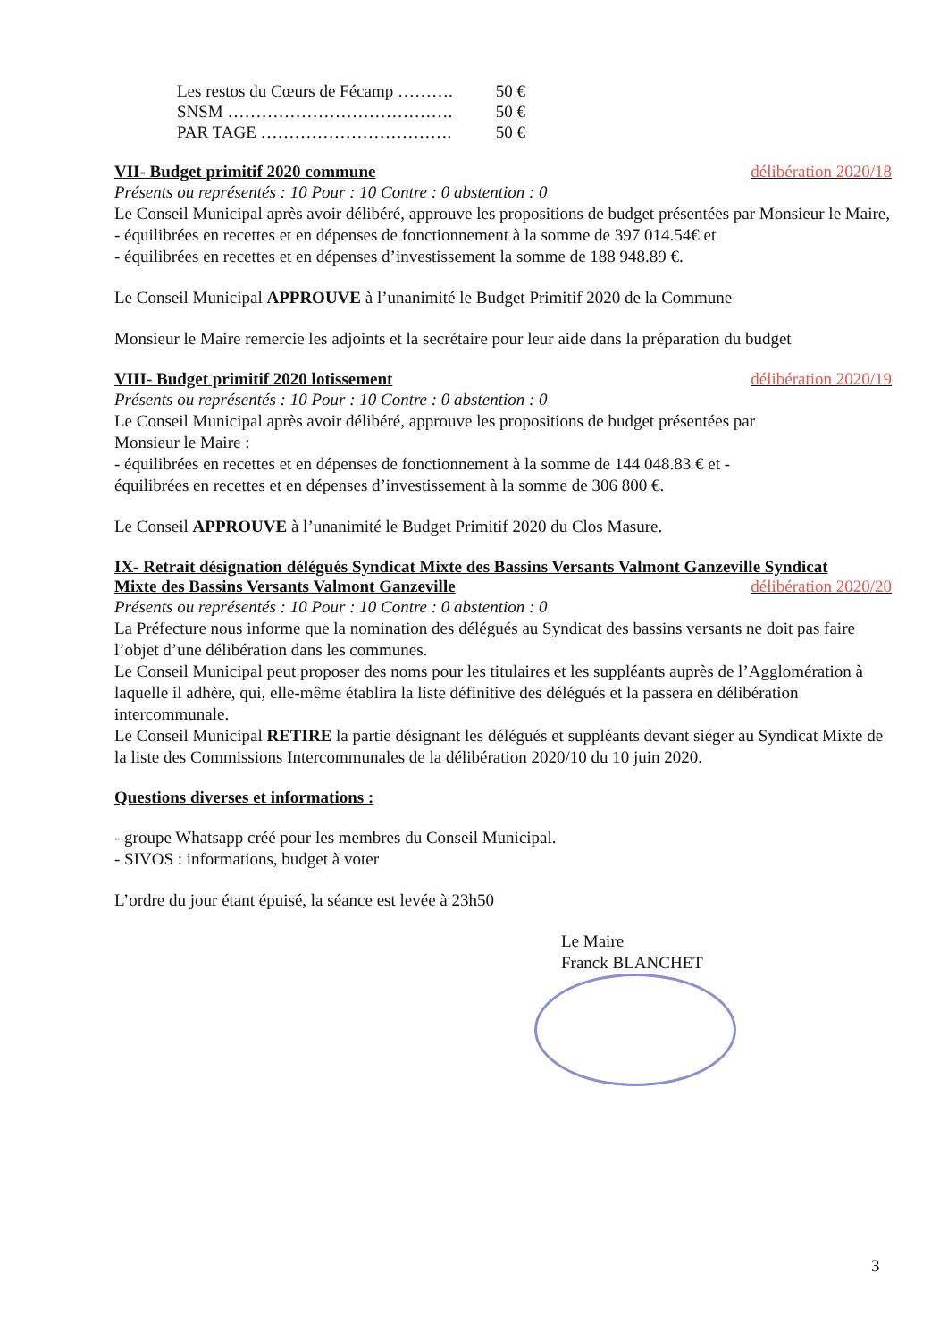Les restos du Cœurs de Fécamp ………. 50 €
SNSM …………………………………. 50 €
PAR TAGE ……………………………. 50 €
VII- Budget primitif 2020 commune délibération 2020/18
Présents ou représentés : 10 Pour : 10 Contre : 0 abstention : 0
Le Conseil Municipal après avoir délibéré, approuve les propositions de budget présentées par Monsieur le Maire,
- équilibrées en recettes et en dépenses de fonctionnement à la somme de 397 014.54€ et
- équilibrées en recettes et en dépenses d’investissement la somme de 188 948.89 €.
Le Conseil Municipal APPROUVE à l’unanimité le Budget Primitif 2020 de la Commune
Monsieur le Maire remercie les adjoints et la secrétaire pour leur aide dans la préparation du budget
VIII- Budget primitif 2020 lotissement délibération 2020/19
Présents ou représentés : 10 Pour : 10 Contre : 0 abstention : 0
Le Conseil Municipal après avoir délibéré, approuve les propositions de budget présentées par
Monsieur le Maire :
- équilibrées en recettes et en dépenses de fonctionnement à la somme de 144 048.83 € et -
équilibrées en recettes et en dépenses d’investissement à la somme de 306 800 €.
Le Conseil APPROUVE à l’unanimité le Budget Primitif 2020 du Clos Masure.
IX- Retrait désignation délégués Syndicat Mixte des Bassins Versants Valmont Ganzeville Syndicat
Mixte des Bassins Versants Valmont Ganzeville délibération 2020/20
Présents ou représentés : 10 Pour : 10 Contre : 0 abstention : 0
La Préfecture nous informe que la nomination des délégués au Syndicat des bassins versants ne doit pas faire l’objet d’une délibération dans les communes.
Le Conseil Municipal peut proposer des noms pour les titulaires et les suppléants auprès de l’Agglomération à laquelle il adhère, qui, elle-même établira la liste définitive des délégués et la passera en délibération intercommunale.
Le Conseil Municipal RETIRE la partie désignant les délégués et suppléants devant siéger au Syndicat Mixte de la liste des Commissions Intercommunales de la délibération 2020/10 du 10 juin 2020.
Questions diverses et informations :
- groupe Whatsapp créé pour les membres du Conseil Municipal.
- SIVOS : informations, budget à voter
L’ordre du jour étant épuisé, la séance est levée à 23h50
Le Maire
Franck BLANCHET
3